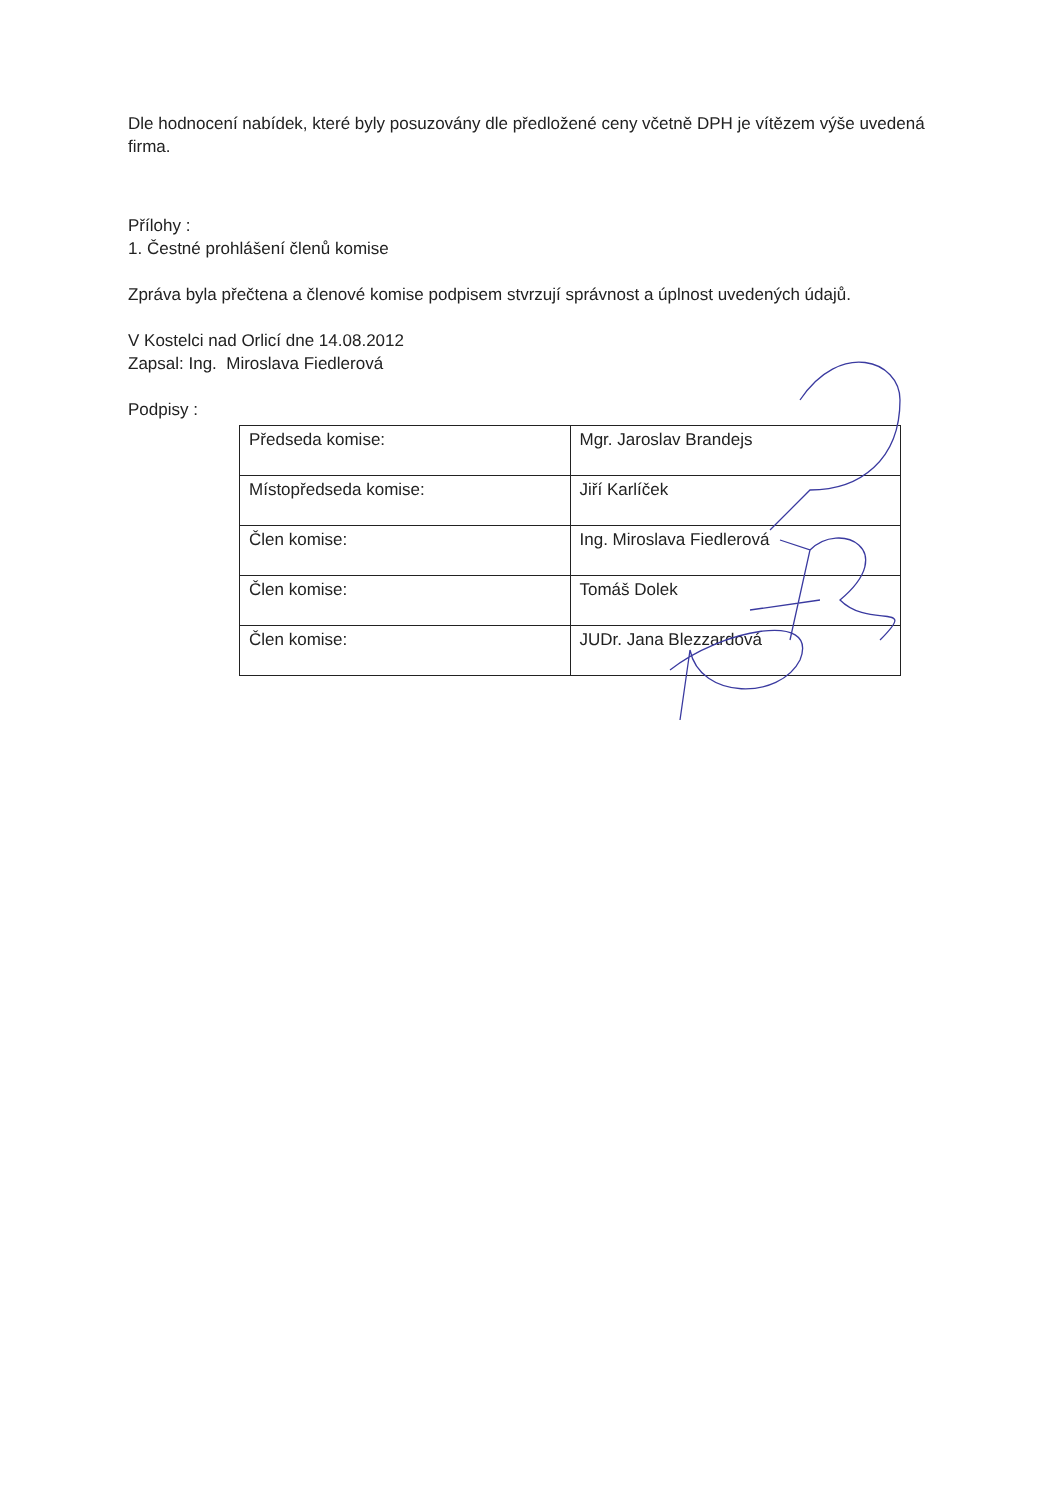Dle hodnocení nabídek, které byly posuzovány dle předložené ceny včetně DPH je vítězem výše uvedená firma.
Přílohy :
1. Čestné prohlášení členů komise
Zpráva byla přečtena a členové komise podpisem stvrzují správnost a úplnost uvedených údajů.
V Kostelci nad Orlicí dne 14.08.2012
Zapsal: Ing. Miroslava Fiedlerová
Podpisy :
| Předseda komise: | Mgr. Jaroslav Brandejs |
| Místopředseda komise: | Jiří Karlíček |
| Člen komise: | Ing. Miroslava Fiedlerová |
| Člen komise: | Tomáš Dolek |
| Člen komise: | JUDr. Jana Blezzardová |